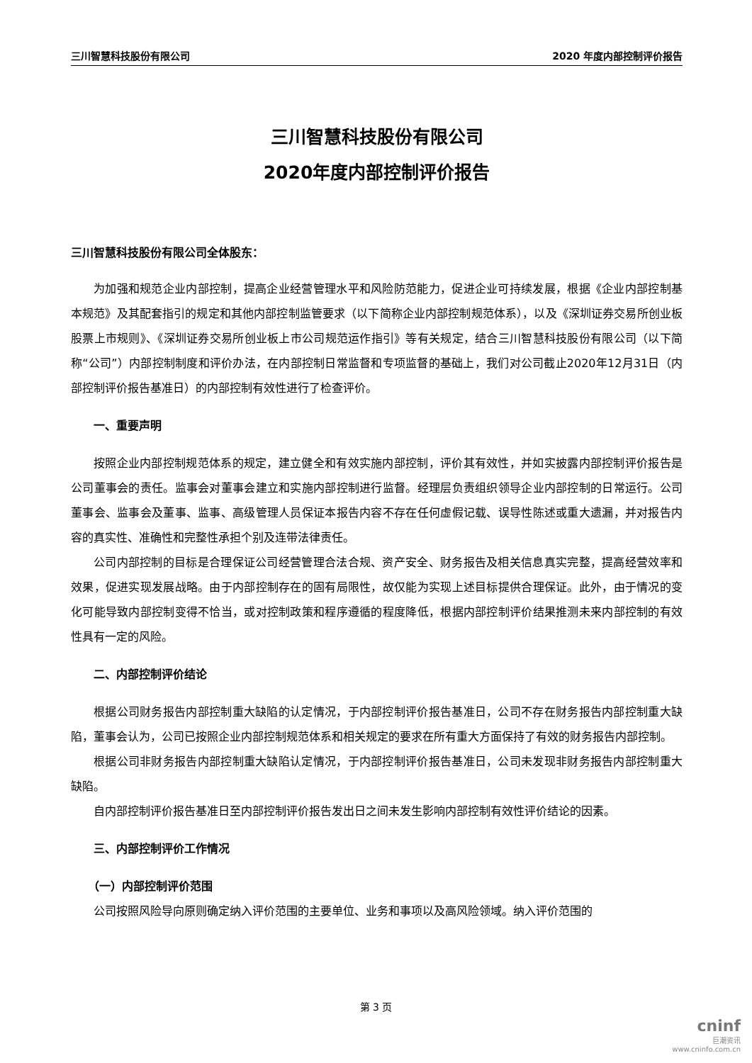三川智慧科技股份有限公司 2020 年度内部控制评价报告
三川智慧科技股份有限公司
2020年度内部控制评价报告
三川智慧科技股份有限公司全体股东：
为加强和规范企业内部控制，提高企业经营管理水平和风险防范能力，促进企业可持续发展，根据《企业内部控制基本规范》及其配套指引的规定和其他内部控制监管要求（以下简称企业内部控制规范体系），以及《深圳证券交易所创业板股票上市规则》、《深圳证券交易所创业板上市公司规范运作指引》等有关规定，结合三川智慧科技股份有限公司（以下简称“公司”）内部控制制度和评价办法，在内部控制日常监督和专项监督的基础上，我们对公司截止2020年12月31日（内部控制评价报告基准日）的内部控制有效性进行了检查评价。
一、重要声明
按照企业内部控制规范体系的规定，建立健全和有效实施内部控制，评价其有效性，并如实披露内部控制评价报告是公司董事会的责任。监事会对董事会建立和实施内部控制进行监督。经理层负责组织领导企业内部控制的日常运行。公司董事会、监事会及董事、监事、高级管理人员保证本报告内容不存在任何虚假记载、误导性陈述或重大遗漏，并对报告内容的真实性、准确性和完整性承担个别及连带法律责任。
公司内部控制的目标是合理保证公司经营管理合法合规、资产安全、财务报告及相关信息真实完整，提高经营效率和效果，促进实现发展战略。由于内部控制存在的固有局限性，故仅能为实现上述目标提供合理保证。此外，由于情况的变化可能导致内部控制变得不恰当，或对控制政策和程序遵循的程度降低，根据内部控制评价结果推测未来内部控制的有效性具有一定的风险。
二、内部控制评价结论
根据公司财务报告内部控制重大缺陷的认定情况，于内部控制评价报告基准日，公司不存在财务报告内部控制重大缺陷，董事会认为，公司已按照企业内部控制规范体系和相关规定的要求在所有重大方面保持了有效的财务报告内部控制。
根据公司非财务报告内部控制重大缺陷认定情况，于内部控制评价报告基准日，公司未发现非财务报告内部控制重大缺陷。
自内部控制评价报告基准日至内部控制评价报告发出日之间未发生影响内部控制有效性评价结论的因素。
三、内部控制评价工作情况
（一）内部控制评价范围
公司按照风险导向原则确定纳入评价范围的主要单位、业务和事项以及高风险领域。纳入评价范围的
第 3 页
cninf
巨潮资讯
www.cninfo.com.cn